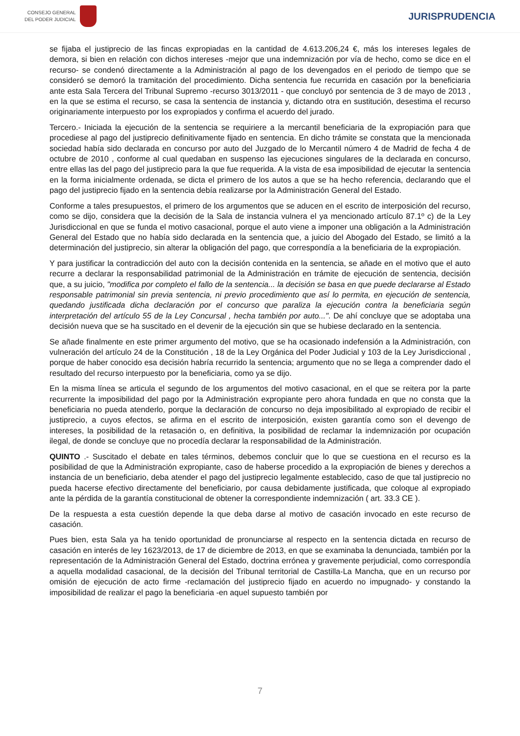CONSEJO GENERAL
DEL PODER JUDICIAL
JURISPRUDENCIA
se fijaba el justiprecio de las fincas expropiadas en la cantidad de 4.613.206,24 €, más los intereses legales de demora, si bien en relación con dichos intereses -mejor que una indemnización por vía de hecho, como se dice en el recurso- se condenó directamente a la Administración al pago de los devengados en el periodo de tiempo que se consideró se demoró la tramitación del procedimiento. Dicha sentencia fue recurrida en casación por la beneficiaria ante esta Sala Tercera del Tribunal Supremo -recurso 3013/2011 - que concluyó por sentencia de 3 de mayo de 2013 , en la que se estima el recurso, se casa la sentencia de instancia y, dictando otra en sustitución, desestima el recurso originariamente interpuesto por los expropiados y confirma el acuerdo del jurado.
Tercero.- Iniciada la ejecución de la sentencia se requiriere a la mercantil beneficiaria de la expropiación para que procediese al pago del justiprecio definitivamente fijado en sentencia. En dicho trámite se constata que la mencionada sociedad había sido declarada en concurso por auto del Juzgado de lo Mercantil número 4 de Madrid de fecha 4 de octubre de 2010 , conforme al cual quedaban en suspenso las ejecuciones singulares de la declarada en concurso, entre ellas las del pago del justiprecio para la que fue requerida. A la vista de esa imposibilidad de ejecutar la sentencia en la forma inicialmente ordenada, se dicta el primero de los autos a que se ha hecho referencia, declarando que el pago del justiprecio fijado en la sentencia debía realizarse por la Administración General del Estado.
Conforme a tales presupuestos, el primero de los argumentos que se aducen en el escrito de interposición del recurso, como se dijo, considera que la decisión de la Sala de instancia vulnera el ya mencionado artículo 87.1º c) de la Ley Jurisdiccional en que se funda el motivo casacional, porque el auto viene a imponer una obligación a la Administración General del Estado que no había sido declarada en la sentencia que, a juicio del Abogado del Estado, se limitó a la determinación del justiprecio, sin alterar la obligación del pago, que correspondía a la beneficiaria de la expropiación.
Y para justificar la contradicción del auto con la decisión contenida en la sentencia, se añade en el motivo que el auto recurre a declarar la responsabilidad patrimonial de la Administración en trámite de ejecución de sentencia, decisión que, a su juicio, "modifica por completo el fallo de la sentencia... la decisión se basa en que puede declararse al Estado responsable patrimonial sin previa sentencia, ni previo procedimiento que así lo permita, en ejecución de sentencia, quedando justificada dicha declaración por el concurso que paraliza la ejecución contra la beneficiaria según interpretación del artículo 55 de la Ley Concursal , hecha también por auto...". De ahí concluye que se adoptaba una decisión nueva que se ha suscitado en el devenir de la ejecución sin que se hubiese declarado en la sentencia.
Se añade finalmente en este primer argumento del motivo, que se ha ocasionado indefensión a la Administración, con vulneración del artículo 24 de la Constitución , 18 de la Ley Orgánica del Poder Judicial y 103 de la Ley Jurisdiccional , porque de haber conocido esa decisión habría recurrido la sentencia; argumento que no se llega a comprender dado el resultado del recurso interpuesto por la beneficiaria, como ya se dijo.
En la misma línea se articula el segundo de los argumentos del motivo casacional, en el que se reitera por la parte recurrente la imposibilidad del pago por la Administración expropiante pero ahora fundada en que no consta que la beneficiaria no pueda atenderlo, porque la declaración de concurso no deja imposibilitado al expropiado de recibir el justiprecio, a cuyos efectos, se afirma en el escrito de interposición, existen garantía como son el devengo de intereses, la posibilidad de la retasación o, en definitiva, la posibilidad de reclamar la indemnización por ocupación ilegal, de donde se concluye que no procedía declarar la responsabilidad de la Administración.
QUINTO .- Suscitado el debate en tales términos, debemos concluir que lo que se cuestiona en el recurso es la posibilidad de que la Administración expropiante, caso de haberse procedido a la expropiación de bienes y derechos a instancia de un beneficiario, deba atender el pago del justiprecio legalmente establecido, caso de que tal justiprecio no pueda hacerse efectivo directamente del beneficiario, por causa debidamente justificada, que coloque al expropiado ante la pérdida de la garantía constitucional de obtener la correspondiente indemnización ( art. 33.3 CE ).
De la respuesta a esta cuestión depende la que deba darse al motivo de casación invocado en este recurso de casación.
Pues bien, esta Sala ya ha tenido oportunidad de pronunciarse al respecto en la sentencia dictada en recurso de casación en interés de ley 1623/2013, de 17 de diciembre de 2013, en que se examinaba la denunciada, también por la representación de la Administración General del Estado, doctrina errónea y gravemente perjudicial, como correspondía a aquella modalidad casacional, de la decisión del Tribunal territorial de Castilla-La Mancha, que en un recurso por omisión de ejecución de acto firme -reclamación del justiprecio fijado en acuerdo no impugnado- y constando la imposibilidad de realizar el pago la beneficiaria -en aquel supuesto también por
7